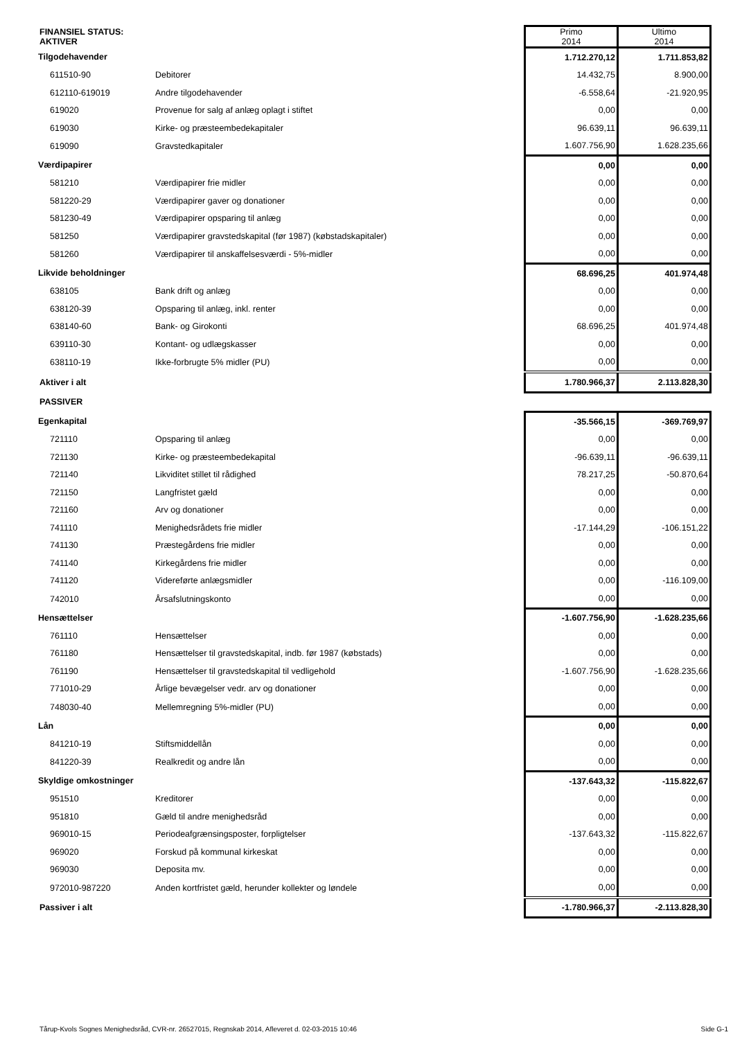| FINANSIEL STATUS: AKTIVER | | Primo 2014 | Ultimo 2014 |
| Tilgodehavender | | 1.712.270,12 | 1.711.853,82 |
| 611510-90 | Debitorer | 14.432,75 | 8.900,00 |
| 612110-619019 | Andre tilgodehavender | -6.558,64 | -21.920,95 |
| 619020 | Provenue for salg af anlæg oplagt i stiftet | 0,00 | 0,00 |
| 619030 | Kirke- og præsteembedekapitaler | 96.639,11 | 96.639,11 |
| 619090 | Gravstedkapitaler | 1.607.756,90 | 1.628.235,66 |
| Værdipapirer | | 0,00 | 0,00 |
| 581210 | Værdipapirer frie midler | 0,00 | 0,00 |
| 581220-29 | Værdipapirer gaver og donationer | 0,00 | 0,00 |
| 581230-49 | Værdipapirer opsparing til anlæg | 0,00 | 0,00 |
| 581250 | Værdipapirer gravstedskapital (før 1987) (købstadskapitaler) | 0,00 | 0,00 |
| 581260 | Værdipapirer til anskaffelsesværdi - 5%-midler | 0,00 | 0,00 |
| Likvide beholdninger | | 68.696,25 | 401.974,48 |
| 638105 | Bank drift og anlæg | 0,00 | 0,00 |
| 638120-39 | Opsparing til anlæg, inkl. renter | 0,00 | 0,00 |
| 638140-60 | Bank- og Girokonti | 68.696,25 | 401.974,48 |
| 639110-30 | Kontant- og udlægskasser | 0,00 | 0,00 |
| 638110-19 | Ikke-forbrugte 5% midler (PU) | 0,00 | 0,00 |
| Aktiver i alt | | 1.780.966,37 | 2.113.828,30 |
| PASSIVER | | | |
| Egenkapital | | -35.566,15 | -369.769,97 |
| 721110 | Opsparing til anlæg | 0,00 | 0,00 |
| 721130 | Kirke- og præsteembedekapital | -96.639,11 | -96.639,11 |
| 721140 | Likviditet stillet til rådighed | 78.217,25 | -50.870,64 |
| 721150 | Langfristet gæld | 0,00 | 0,00 |
| 721160 | Arv og donationer | 0,00 | 0,00 |
| 741110 | Menighedsrådets frie midler | -17.144,29 | -106.151,22 |
| 741130 | Præstegårdens frie midler | 0,00 | 0,00 |
| 741140 | Kirkegårdens frie midler | 0,00 | 0,00 |
| 741120 | Videreførte anlægsmidler | 0,00 | -116.109,00 |
| 742010 | Årsafslutningskonto | 0,00 | 0,00 |
| Hensættelser | | -1.607.756,90 | -1.628.235,66 |
| 761110 | Hensættelser | 0,00 | 0,00 |
| 761180 | Hensættelser til gravstedskapital, indb. før 1987 (købstads) | 0,00 | 0,00 |
| 761190 | Hensættelser til gravstedskapital til vedligehold | -1.607.756,90 | -1.628.235,66 |
| 771010-29 | Årlige bevægelser vedr. arv og donationer | 0,00 | 0,00 |
| 748030-40 | Mellemregning 5%-midler (PU) | 0,00 | 0,00 |
| Lån | | 0,00 | 0,00 |
| 841210-19 | Stiftsmiddellån | 0,00 | 0,00 |
| 841220-39 | Realkredit og andre lån | 0,00 | 0,00 |
| Skyldige omkostninger | | -137.643,32 | -115.822,67 |
| 951510 | Kreditorer | 0,00 | 0,00 |
| 951810 | Gæld til andre menighedsråd | 0,00 | 0,00 |
| 969010-15 | Periodeafgrænsingsposter, forpligtelser | -137.643,32 | -115.822,67 |
| 969020 | Forskud på kommunal kirkeskat | 0,00 | 0,00 |
| 969030 | Deposita mv. | 0,00 | 0,00 |
| 972010-987220 | Anden kortfristet gæld, herunder kollekter og løndele | 0,00 | 0,00 |
| Passiver i alt | | -1.780.966,37 | -2.113.828,30 |
Tårup-Kvols Sognes Menighedsråd, CVR-nr. 26527015, Regnskab 2014, Afleveret d. 02-03-2015 10:46 Side G-1